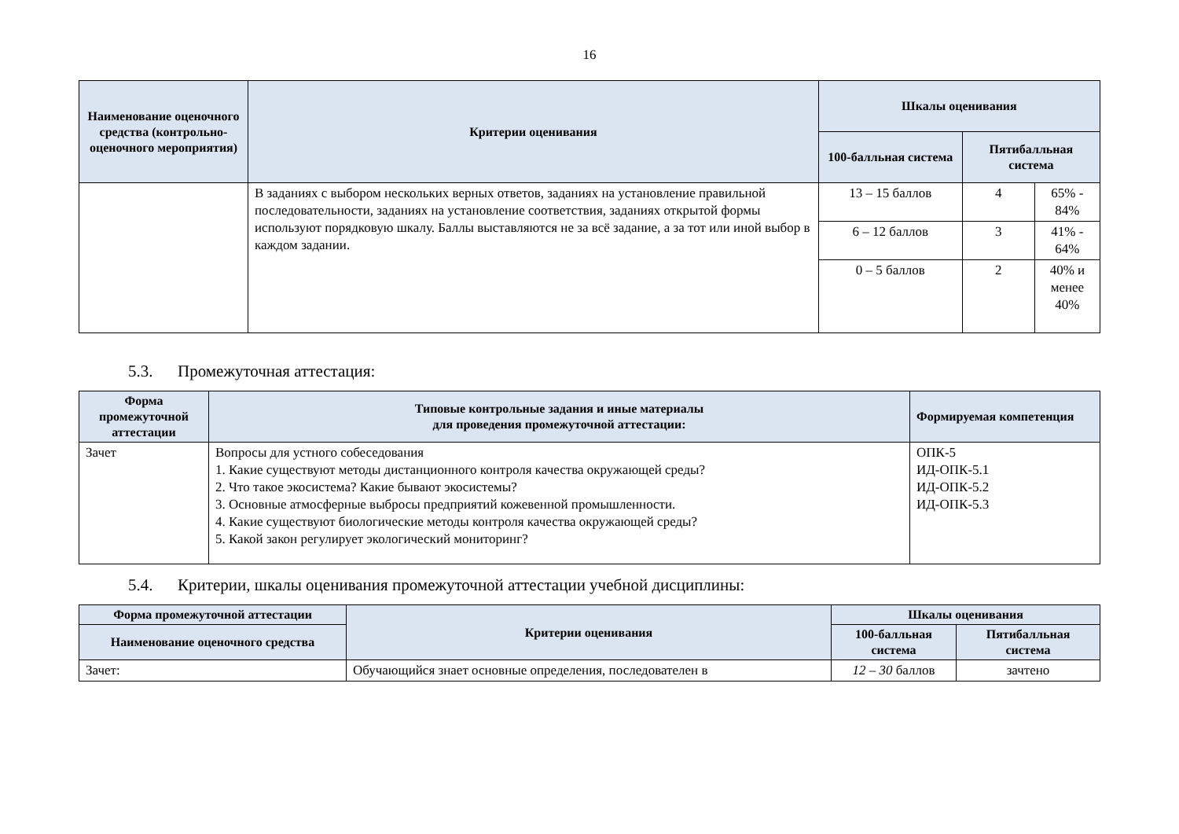16
| Наименование оценочного средства (контрольно-оценочного мероприятия) | Критерии оценивания | Шкалы оценивания | | |
| --- | --- | --- | --- | --- |
| | | 100-балльная система | Пятибалльная система | |
| | В заданиях с выбором нескольких верных ответов, заданиях на установление правильной последовательности, заданиях на установление соответствия, заданиях открытой формы используют порядковую шкалу. Баллы выставляются не за всё задание, а за тот или иной выбор в каждом задании. | 13 – 15 баллов | 4 | 65% - 84% |
| | | 6 – 12 баллов | 3 | 41% - 64% |
| | | 0 – 5 баллов | 2 | 40% и менее 40% |
5.3. Промежуточная аттестация:
| Форма промежуточной аттестации | Типовые контрольные задания и иные материалы для проведения промежуточной аттестации: | Формируемая компетенция |
| --- | --- | --- |
| Зачет | Вопросы для устного собеседования 1. Какие существуют методы дистанционного контроля качества окружающей среды? 2. Что такое экосистема? Какие бывают экосистемы? 3. Основные атмосферные выбросы предприятий кожевенной промышленности. 4. Какие существуют биологические методы контроля качества окружающей среды? 5. Какой закон регулирует экологический мониторинг? | ОПК-5 ИД-ОПК-5.1 ИД-ОПК-5.2 ИД-ОПК-5.3 |
5.4. Критерии, шкалы оценивания промежуточной аттестации учебной дисциплины:
| Форма промежуточной аттестации | Критерии оценивания | Шкалы оценивания | |
| --- | --- | --- | --- |
| Наименование оценочного средства | | 100-балльная система | Пятибалльная система |
| Зачет: | Обучающийся знает основные определения, последователен в | 12 – 30 баллов | зачтено |